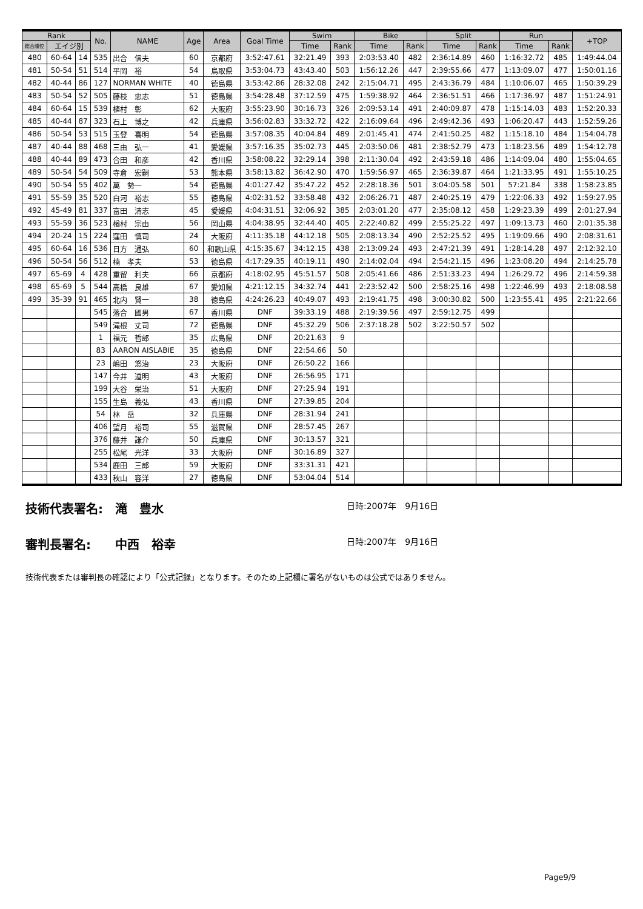| Rank | | | No. | NAME | Age | Area | Goal Time | Swim | | Bike | | Split | | Run | | +TOP |
| --- | --- | --- | --- | --- | --- | --- | --- | --- | --- | --- | --- | --- | --- | --- | --- | --- |
| 総合順位 | エイジ別 | | | | | | | Time | Rank | Time | Rank | Time | Rank | Time | Rank | |
| 480 | 60-64 | 14 | 535 | 出合 信夫 | 60 | 京都府 | 3:52:47.61 | 32:21.49 | 393 | 2:03:53.40 | 482 | 2:36:14.89 | 460 | 1:16:32.72 | 485 | 1:49:44.04 |
| 481 | 50-54 | 51 | 514 | 平岡 裕 | 54 | 鳥取県 | 3:53:04.73 | 43:43.40 | 503 | 1:56:12.26 | 447 | 2:39:55.66 | 477 | 1:13:09.07 | 477 | 1:50:01.16 |
| 482 | 40-44 | 86 | 127 | NORMAN WHITE | 40 | 徳島県 | 3:53:42.86 | 28:32.08 | 242 | 2:15:04.71 | 495 | 2:43:36.79 | 484 | 1:10:06.07 | 465 | 1:50:39.29 |
| 483 | 50-54 | 52 | 505 | 藤枝 忠志 | 51 | 徳島県 | 3:54:28.48 | 37:12.59 | 475 | 1:59:38.92 | 464 | 2:36:51.51 | 466 | 1:17:36.97 | 487 | 1:51:24.91 |
| 484 | 60-64 | 15 | 539 | 植村 彰 | 62 | 大阪府 | 3:55:23.90 | 30:16.73 | 326 | 2:09:53.14 | 491 | 2:40:09.87 | 478 | 1:15:14.03 | 483 | 1:52:20.33 |
| 485 | 40-44 | 87 | 323 | 石上 博之 | 42 | 兵庫県 | 3:56:02.83 | 33:32.72 | 422 | 2:16:09.64 | 496 | 2:49:42.36 | 493 | 1:06:20.47 | 443 | 1:52:59.26 |
| 486 | 50-54 | 53 | 515 | 玉登 喜明 | 54 | 徳島県 | 3:57:08.35 | 40:04.84 | 489 | 2:01:45.41 | 474 | 2:41:50.25 | 482 | 1:15:18.10 | 484 | 1:54:04.78 |
| 487 | 40-44 | 88 | 468 | 三由 弘一 | 41 | 愛媛県 | 3:57:16.35 | 35:02.73 | 445 | 2:03:50.06 | 481 | 2:38:52.79 | 473 | 1:18:23.56 | 489 | 1:54:12.78 |
| 488 | 40-44 | 89 | 473 | 合田 和彦 | 42 | 香川県 | 3:58:08.22 | 32:29.14 | 398 | 2:11:30.04 | 492 | 2:43:59.18 | 486 | 1:14:09.04 | 480 | 1:55:04.65 |
| 489 | 50-54 | 54 | 509 | 寺倉 宏嗣 | 53 | 熊本県 | 3:58:13.82 | 36:42.90 | 470 | 1:59:56.97 | 465 | 2:36:39.87 | 464 | 1:21:33.95 | 491 | 1:55:10.25 |
| 490 | 50-54 | 55 | 402 | 萬 勢一 | 54 | 徳島県 | 4:01:27.42 | 35:47.22 | 452 | 2:28:18.36 | 501 | 3:04:05.58 | 501 | 57:21.84 | 338 | 1:58:23.85 |
| 491 | 55-59 | 35 | 520 | 白河 裕志 | 55 | 徳島県 | 4:02:31.52 | 33:58.48 | 432 | 2:06:26.71 | 487 | 2:40:25.19 | 479 | 1:22:06.33 | 492 | 1:59:27.95 |
| 492 | 45-49 | 81 | 337 | 富田 清志 | 45 | 愛媛県 | 4:04:31.51 | 32:06.92 | 385 | 2:03:01.20 | 477 | 2:35:08.12 | 458 | 1:29:23.39 | 499 | 2:01:27.94 |
| 493 | 55-59 | 36 | 523 | 楢村 宗由 | 56 | 岡山県 | 4:04:38.95 | 32:44.40 | 405 | 2:22:40.82 | 499 | 2:55:25.22 | 497 | 1:09:13.73 | 460 | 2:01:35.38 |
| 494 | 20-24 | 15 | 224 | 窪田 慎司 | 24 | 大阪府 | 4:11:35.18 | 44:12.18 | 505 | 2:08:13.34 | 490 | 2:52:25.52 | 495 | 1:19:09.66 | 490 | 2:08:31.61 |
| 495 | 60-64 | 16 | 536 | 日方 通弘 | 60 | 和歌山県 | 4:15:35.67 | 34:12.15 | 438 | 2:13:09.24 | 493 | 2:47:21.39 | 491 | 1:28:14.28 | 497 | 2:12:32.10 |
| 496 | 50-54 | 56 | 512 | 楠 孝夫 | 53 | 徳島県 | 4:17:29.35 | 40:19.11 | 490 | 2:14:02.04 | 494 | 2:54:21.15 | 496 | 1:23:08.20 | 494 | 2:14:25.78 |
| 497 | 65-69 | 4 | 428 | 重留 利夫 | 66 | 京都府 | 4:18:02.95 | 45:51.57 | 508 | 2:05:41.66 | 486 | 2:51:33.23 | 494 | 1:26:29.72 | 496 | 2:14:59.38 |
| 498 | 65-69 | 5 | 544 | 高橋 良雄 | 67 | 愛知県 | 4:21:12.15 | 34:32.74 | 441 | 2:23:52.42 | 500 | 2:58:25.16 | 498 | 1:22:46.99 | 493 | 2:18:08.58 |
| 499 | 35-39 | 91 | 465 | 北内 賢一 | 38 | 徳島県 | 4:24:26.23 | 40:49.07 | 493 | 2:19:41.75 | 498 | 3:00:30.82 | 500 | 1:23:55.41 | 495 | 2:21:22.66 |
| | | | 545 | 落合 國男 | 67 | 香川県 | DNF | 39:33.19 | 488 | 2:19:39.56 | 497 | 2:59:12.75 | 499 | | | |
| | | | 549 | 滝根 丈司 | 72 | 徳島県 | DNF | 45:32.29 | 506 | 2:37:18.28 | 502 | 3:22:50.57 | 502 | | | |
| | | | 1 | 福元 哲郎 | 35 | 広島県 | DNF | 20:21.63 | 9 | | | | | | | |
| | | | 83 | AARON AISLABIE | 35 | 徳島県 | DNF | 22:54.66 | 50 | | | | | | | |
| | | | 23 | 嶋田 悠治 | 23 | 大阪府 | DNF | 26:50.22 | 166 | | | | | | | |
| | | | 147 | 今井 道明 | 43 | 大阪府 | DNF | 26:56.95 | 171 | | | | | | | |
| | | | 199 | 大谷 栄治 | 51 | 大阪府 | DNF | 27:25.94 | 191 | | | | | | | |
| | | | 155 | 生島 義弘 | 43 | 香川県 | DNF | 27:39.85 | 204 | | | | | | | |
| | | | 54 | 林 岳 | 32 | 兵庫県 | DNF | 28:31.94 | 241 | | | | | | | |
| | | | 406 | 望月 裕司 | 55 | 滋賀県 | DNF | 28:57.45 | 267 | | | | | | | |
| | | | 376 | 藤井 謙介 | 50 | 兵庫県 | DNF | 30:13.57 | 321 | | | | | | | |
| | | | 255 | 松尾 光洋 | 33 | 大阪府 | DNF | 30:16.89 | 327 | | | | | | | |
| | | | 534 | 鹿田 三郎 | 59 | 大阪府 | DNF | 33:31.31 | 421 | | | | | | | |
| | | | 433 | 秋山 容洋 | 27 | 徳島県 | DNF | 53:04.04 | 514 | | | | | | | |
技術代表署名:　滝　豊水 日時:2007年　9月16日
審判長署名:　　中西　裕幸 日時:2007年　9月16日
技術代表または審判長の確認により「公式記録」となります。そのため上記欄に署名がないものは公式ではありません。
Page9/9